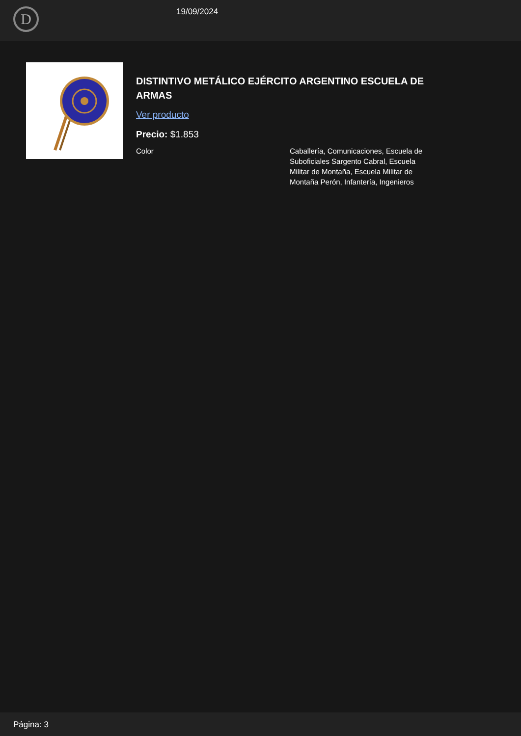D
19/09/2024
DISTINTIVO METÁLICO EJÉRCITO ARGENTINO ESCUELA DE ARMAS
Ver producto
Precio: $1.853
| Color | Caballería, Comunicaciones, Escuela de Suboficiales Sargento Cabral, Escuela Militar de Montaña, Escuela Militar de Montaña Perón, Infantería, Ingenieros |
Página: 3